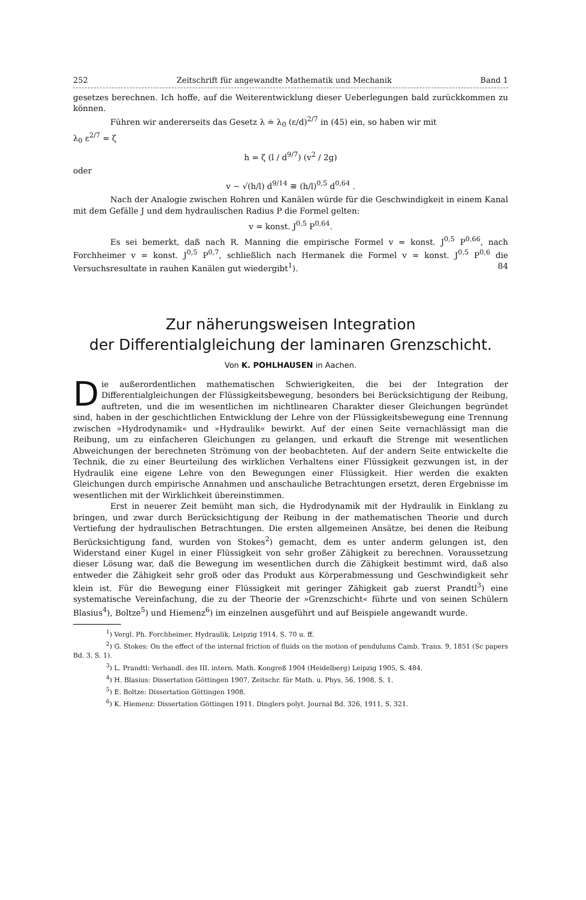252 Zeitschrift für angewandte Mathematik und Mechanik Band 1
gesetzes berechnen. Ich hoffe, auf die Weiterentwicklung dieser Ueberlegungen bald zurückkommen zu können.
Führen wir andererseits das Gesetz λ ≐ λ<sub>0</sub> (ε/d)<sup>2/7</sup> in (45) ein, so haben wir mit
λ<sub>0</sub> ε<sup>2/7</sup> = ζ
h = ζ (l / d<sup>9/7</sup>) (v<sup>2</sup> / 2g)
oder
v ~ √(h/l) d<sup>9/14</sup> ≅ (h/l)<sup>0,5</sup> d<sup>0,64</sup> .
Nach der Analogie zwischen Rohren und Kanälen würde für die Geschwindigkeit in einem Kanal mit dem Gefälle J und dem hydraulischen Radius P die Formel gelten:
v = konst. J<sup>0,5</sup> P<sup>0,64</sup>.
Es sei bemerkt, daß nach R. Manning die empirische Formel v = konst. J<sup>0,5</sup> P<sup>0,66</sup>, nach Forchheimer v = konst. J<sup>0,5</sup> P<sup>0,7</sup>, schließlich nach Hermanek die Formel v = konst. J<sup>0,5</sup> P<sup>0,6</sup> die Versuchsresultate in rauhen Kanälen gut wiedergibt<sup>1</sup>). 84
Zur näherungsweisen Integration
der Differentialgleichung der laminaren Grenzschicht.
Von K. POHLHAUSEN in Aachen.
Die außerordentlichen mathematischen Schwierigkeiten, die bei der Integration der Differentialgleichungen der Flüssigkeitsbewegung, besonders bei Berücksichtigung der Reibung, auftreten, und die im wesentlichen im nichtlinearen Charakter dieser Gleichungen begründet sind, haben in der geschichtlichen Entwicklung der Lehre von der Flüssigkeitsbewegung eine Trennung zwischen »Hydrodynamik« und »Hydraulik« bewirkt. Auf der einen Seite vernachlässigt man die Reibung, um zu einfacheren Gleichungen zu gelangen, und erkauft die Strenge mit wesentlichen Abweichungen der berechneten Strömung von der beobachteten. Auf der andern Seite entwickelte die Technik, die zu einer Beurteilung des wirklichen Verhaltens einer Flüssigkeit gezwungen ist, in der Hydraulik eine eigene Lehre von den Bewegungen einer Flüssigkeit. Hier werden die exakten Gleichungen durch empirische Annahmen und anschauliche Betrachtungen ersetzt, deren Ergebnisse im wesentlichen mit der Wirklichkeit übereinstimmen.
Erst in neuerer Zeit bemüht man sich, die Hydrodynamik mit der Hydraulik in Einklang zu bringen, und zwar durch Berücksichtigung der Reibung in der mathematischen Theorie und durch Vertiefung der hydraulischen Betrachtungen. Die ersten allgemeinen Ansätze, bei denen die Reibung Berücksichtigung fand, wurden von Stokes<sup>2</sup>) gemacht, dem es unter anderm gelungen ist, den Widerstand einer Kugel in einer Flüssigkeit von sehr großer Zähigkeit zu berechnen. Voraussetzung dieser Lösung war, daß die Bewegung im wesentlichen durch die Zähigkeit bestimmt wird, daß also entweder die Zähigkeit sehr groß oder das Produkt aus Körperabmessung und Geschwindigkeit sehr klein ist. Für die Bewegung einer Flüssigkeit mit geringer Zähigkeit gab zuerst Prandtl<sup>3</sup>) eine systematische Vereinfachung, die zu der Theorie der »Grenzschicht« führte und von seinen Schülern Blasius<sup>4</sup>), Boltze<sup>5</sup>) und Hiemenz<sup>6</sup>) im einzelnen ausgeführt und auf Beispiele angewandt wurde.
<sup>1</sup>) Vergl. Ph. Forchheimer, Hydraulik, Leipzig 1914, S. 70 u. ff.
<sup>2</sup>) G. Stokes: On the effect of the internal friction of fluids on the motion of pendulums Camb. Trans. 9, 1851 (Sc papers Bd. 3, S. 1).
<sup>3</sup>) L. Prandtl: Verhandl. des III. intern. Math. Kongreß 1904 (Heidelberg) Leipzig 1905, S. 484.
<sup>4</sup>) H. Blasius: Dissertation Göttingen 1907, Zeitschr. für Math. u. Phys. 56, 1908, S. 1.
<sup>5</sup>) E. Boltze: Dissertation Göttingen 1908.
<sup>6</sup>) K. Hiemenz: Dissertation Göttingen 1911. Dinglers polyt. Journal Bd. 326, 1911, S. 321.